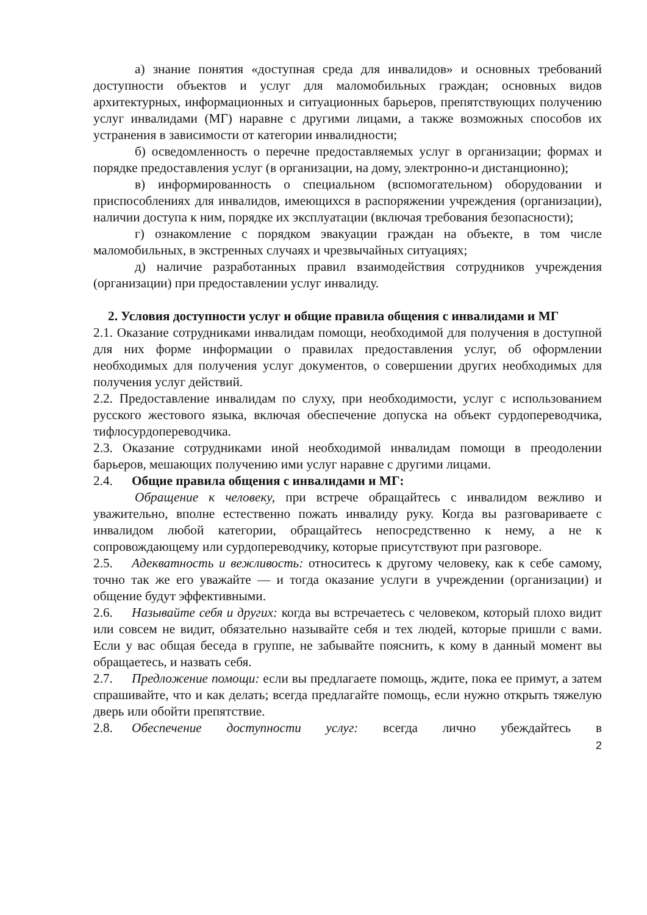а) знание понятия «доступная среда для инвалидов» и основных требований доступности объектов и услуг для маломобильных граждан; основных видов архитектурных, информационных и ситуационных барьеров, препятствующих получению услуг инвалидами (МГ) наравне с другими лицами, а также возможных способов их устранения в зависимости от категории инвалидности;
б) осведомленность о перечне предоставляемых услуг в организации; формах и порядке предоставления услуг (в организации, на дому, электронно-и дистанционно);
в) информированность о специальном (вспомогательном) оборудовании и приспособлениях для инвалидов, имеющихся в распоряжении учреждения (организации), наличии доступа к ним, порядке их эксплуатации (включая требования безопасности);
г) ознакомление с порядком эвакуации граждан на объекте, в том числе маломобильных, в экстренных случаях и чрезвычайных ситуациях;
д) наличие разработанных правил взаимодействия сотрудников учреждения (организации) при предоставлении услуг инвалиду.
2. Условия доступности услуг и общие правила общения с инвалидами и МГ
2.1. Оказание сотрудниками инвалидам помощи, необходимой для получения в доступной для них форме информации о правилах предоставления услуг, об оформлении необходимых для получения услуг документов, о совершении других необходимых для получения услуг действий.
2.2. Предоставление инвалидам по слуху, при необходимости, услуг с использованием русского жестового языка, включая обеспечение допуска на объект сурдопереводчика, тифлосурдопереводчика.
2.3. Оказание сотрудниками иной необходимой инвалидам помощи в преодолении барьеров, мешающих получению ими услуг наравне с другими лицами.
2.4. Общие правила общения с инвалидами и МГ:
Обращение к человеку, при встрече обращайтесь с инвалидом вежливо и уважительно, вполне естественно пожать инвалиду руку. Когда вы разговариваете с инвалидом любой категории, обращайтесь непосредственно к нему, а не к сопровождающему или сурдопереводчику, которые присутствуют при разговоре.
2.5. Адекватность и вежливость: относитесь к другому человеку, как к себе самому, точно так же его уважайте — и тогда оказание услуги в учреждении (организации) и общение будут эффективными.
2.6. Называйте себя и других: когда вы встречаетесь с человеком, который плохо видит или совсем не видит, обязательно называйте себя и тех людей, которые пришли с вами. Если у вас общая беседа в группе, не забывайте пояснить, к кому в данный момент вы обращаетесь, и назвать себя.
2.7. Предложение помощи: если вы предлагаете помощь, ждите, пока ее примут, а затем спрашивайте, что и как делать; всегда предлагайте помощь, если нужно открыть тяжелую дверь или обойти препятствие.
2.8. Обеспечение доступности услуг: всегда лично убеждайтесь в
2